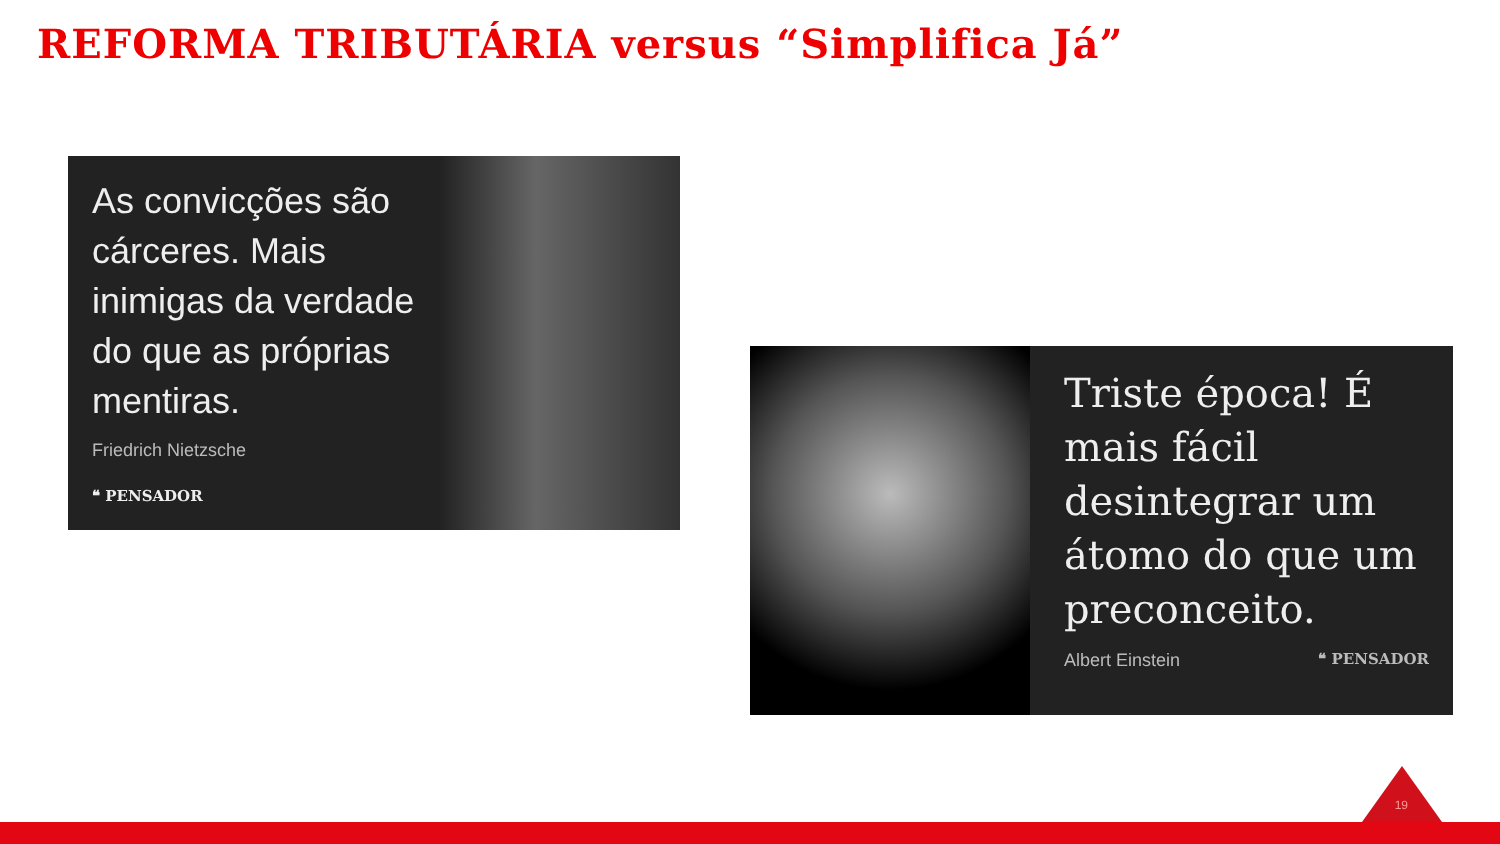REFORMA TRIBUTÁRIA versus “Simplifica Já”
As convicções são cárceres. Mais inimigas da verdade do que as próprias mentiras.
Friedrich Nietzsche
❝ PENSADOR
Triste época! É mais fácil desintegrar um átomo do que um preconceito.
Albert Einstein ❝ PENSADOR
19